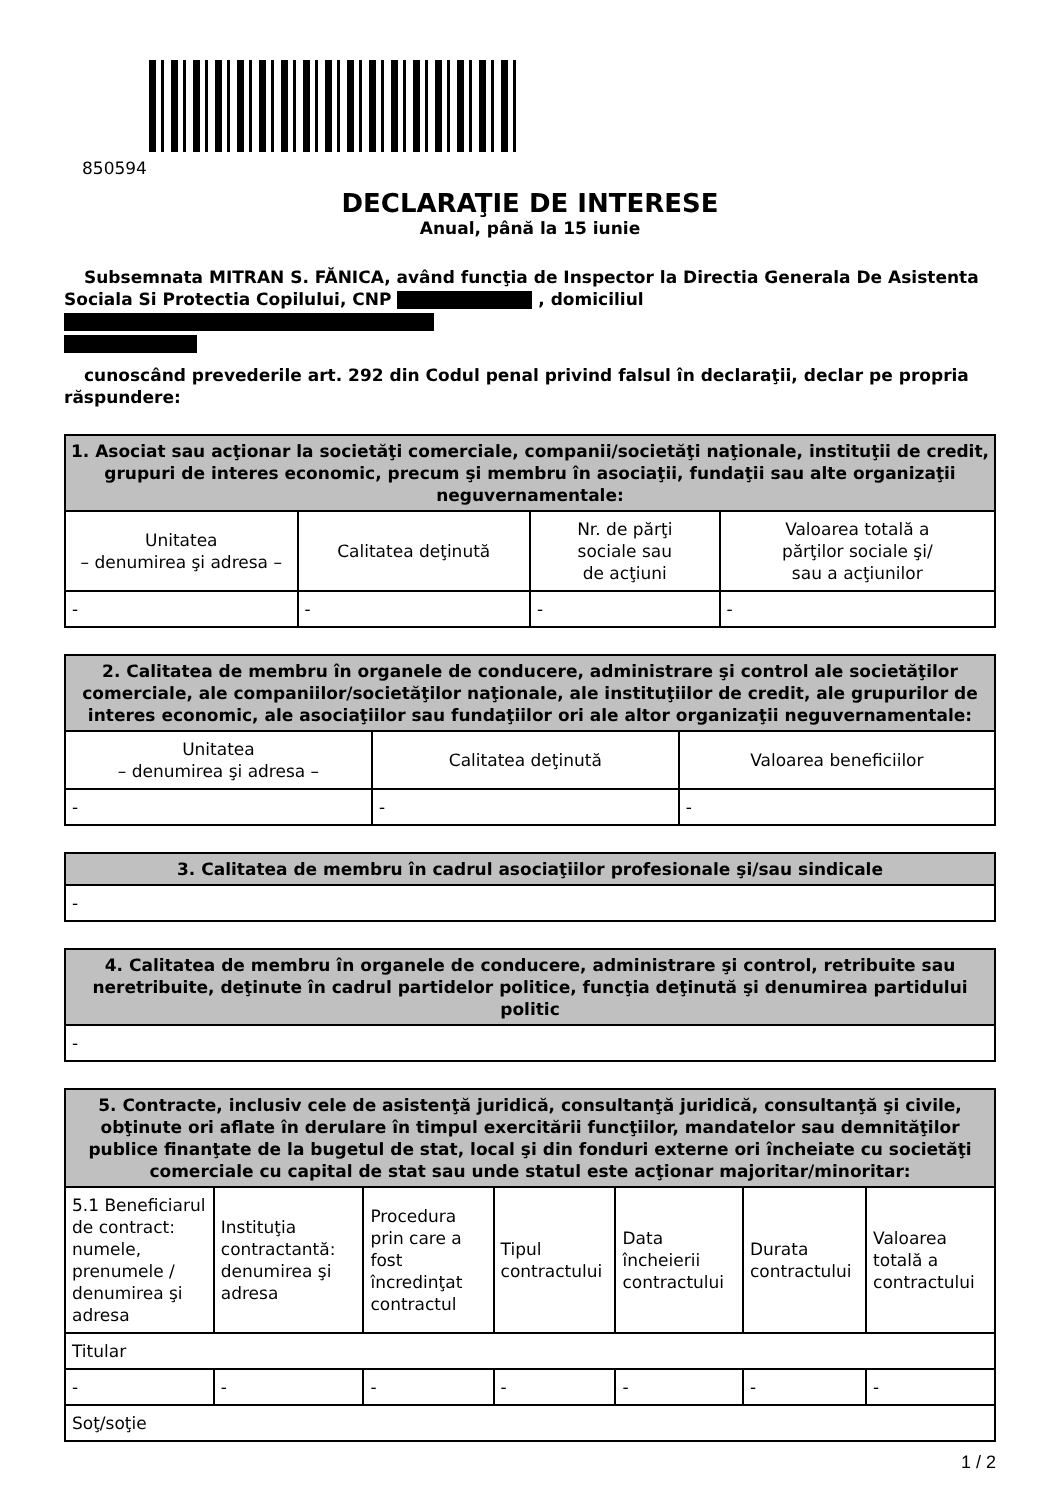850594
DECLARAŢIE DE INTERESE
Anual, până la 15 iunie
Subsemnata MITRAN S. FĂNICA, având funcţia de Inspector la Directia Generala De Asistenta Sociala Si Protectia Copilului, CNP , domiciliul
cunoscând prevederile art. 292 din Codul penal privind falsul în declaraţii, declar pe propria răspundere:
| 1. Asociat sau acţionar la societăţi comerciale, companii/societăţi naţionale, instituţii de credit, grupuri de interes economic, precum şi membru în asociaţii, fundaţii sau alte organizaţii neguvernamentale: | | | |
| --- | --- | --- | --- |
| Unitatea – denumirea şi adresa – | Calitatea deţinută | Nr. de părţi sociale sau de acţiuni | Valoarea totală a părţilor sociale şi/ sau a acţiunilor |
| - | - | - | - |
| 2. Calitatea de membru în organele de conducere, administrare şi control ale societăţilor comerciale, ale companiilor/societăţilor naţionale, ale instituţiilor de credit, ale grupurilor de interes economic, ale asociaţiilor sau fundaţiilor ori ale altor organizaţii neguvernamentale: | | |
| --- | --- | --- |
| Unitatea – denumirea şi adresa – | Calitatea deţinută | Valoarea beneficiilor |
| - | - | - |
| 3. Calitatea de membru în cadrul asociaţiilor profesionale şi/sau sindicale |
| --- |
| - |
| 4. Calitatea de membru în organele de conducere, administrare şi control, retribuite sau neretribuite, deţinute în cadrul partidelor politice, funcţia deţinută şi denumirea partidului politic |
| --- |
| - |
| 5. Contracte, inclusiv cele de asistenţă juridică, consultanţă juridică, consultanţă şi civile, obţinute ori aflate în derulare în timpul exercitării funcţiilor, mandatelor sau demnităţilor publice finanţate de la bugetul de stat, local şi din fonduri externe ori încheiate cu societăţi comerciale cu capital de stat sau unde statul este acţionar majoritar/minoritar: | | | | | | |
| --- | --- | --- | --- | --- | --- | --- |
| 5.1 Beneficiarul de contract: numele, prenumele / denumirea şi adresa | Instituţia contractantă: denumirea şi adresa | Procedura prin care a fost încredinţat contractul | Tipul contractului | Data încheierii contractului | Durata contractului | Valoarea totală a contractului |
| Titular | | | | | | |
| - | - | - | - | - | - | - |
| Soţ/soţie | | | | | | |
1 / 2